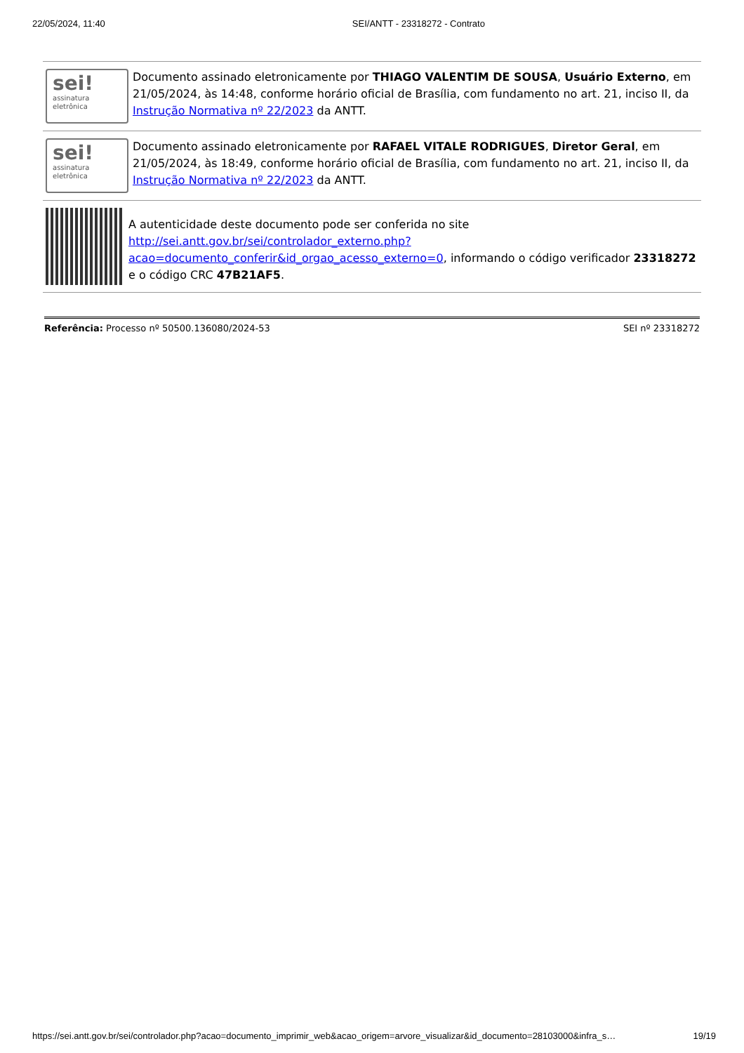22/05/2024, 11:40 SEI/ANTT - 23318272 - Contrato
sei!
assinatura
eletrônica
Documento assinado eletronicamente por THIAGO VALENTIM DE SOUSA, Usuário Externo, em 21/05/2024, às 14:48, conforme horário oficial de Brasília, com fundamento no art. 21, inciso II, da Instrução Normativa nº 22/2023 da ANTT.
sei!
assinatura
eletrônica
Documento assinado eletronicamente por RAFAEL VITALE RODRIGUES, Diretor Geral, em 21/05/2024, às 18:49, conforme horário oficial de Brasília, com fundamento no art. 21, inciso II, da Instrução Normativa nº 22/2023 da ANTT.
A autenticidade deste documento pode ser conferida no site http://sei.antt.gov.br/sei/controlador_externo.php?
acao=documento_conferir&id_orgao_acesso_externo=0, informando o código verificador 23318272 e o código CRC 47B21AF5.
Referência: Processo nº 50500.136080/2024-53 SEI nº 23318272
https://sei.antt.gov.br/sei/controlador.php?acao=documento_imprimir_web&acao_origem=arvore_visualizar&id_documento=28103000&infra_s… 19/19